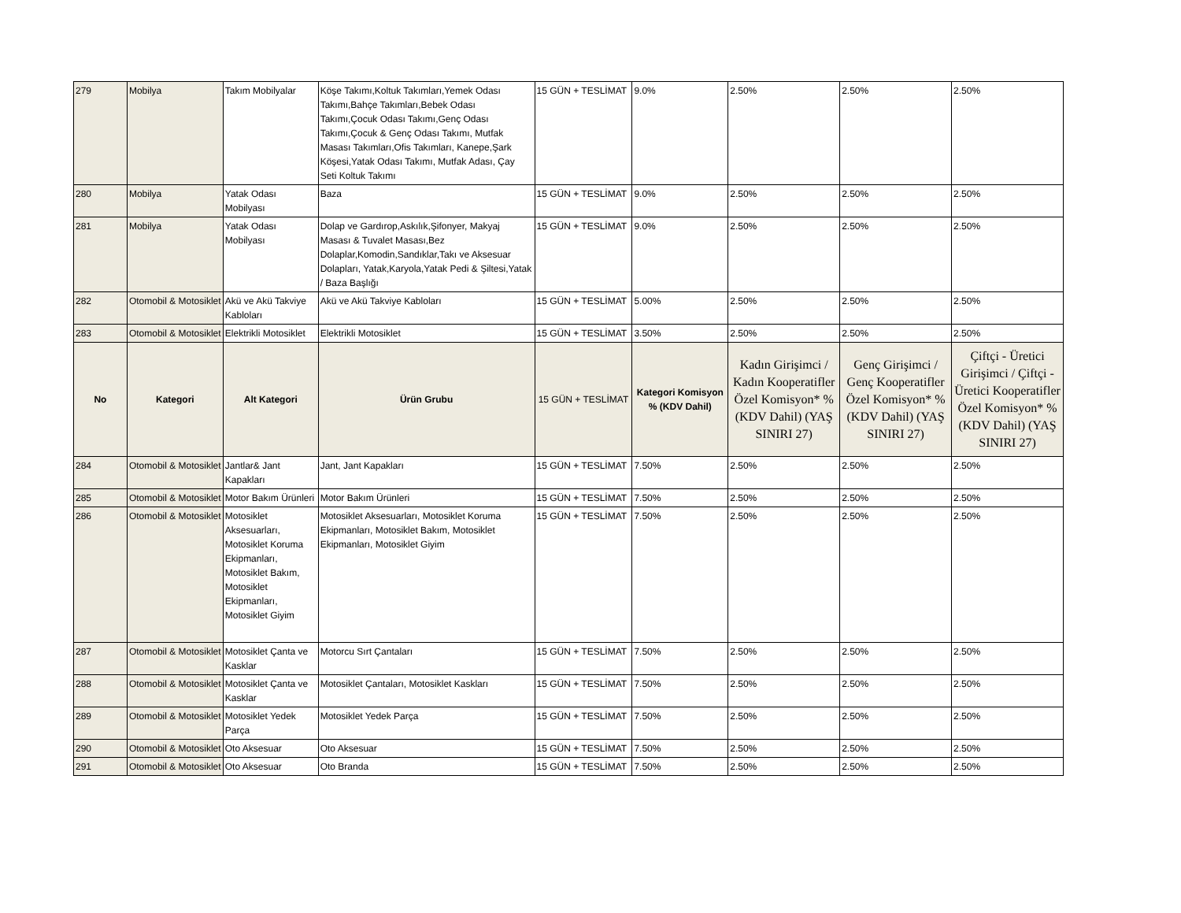| 279 | Mobilya | Takım Mobilyalar | Köşe Takımı,Koltuk Takımları,Yemek Odası Takımı,Bahçe Takımları,Bebek Odası Takımı,Çocuk Odası Takımı,Genç Odası Takımı,Çocuk & Genç Odası Takımı, Mutfak Masası Takımları,Ofis Takımları, Kanepe,Şark Köşesi,Yatak Odası Takımı, Mutfak Adası, Çay Seti Koltuk Takımı | 15 GÜN + TESLİMAT | 9.0% | 2.50% | 2.50% | 2.50% |
| 280 | Mobilya | Yatak Odası Mobilyası | Baza | 15 GÜN + TESLİMAT | 9.0% | 2.50% | 2.50% | 2.50% |
| 281 | Mobilya | Yatak Odası Mobilyası | Dolap ve Gardırop,Askılık,Şifonyer, Makyaj Masası & Tuvalet Masası,Bez Dolaplar,Komodin,Sandıklar,Takı ve Aksesuar Dolapları, Yatak,Karyola,Yatak Pedi & Şiltesi,Yatak / Baza Başlığı | 15 GÜN + TESLİMAT | 9.0% | 2.50% | 2.50% | 2.50% |
| 282 | Otomobil & Motosiklet | Akü ve Akü Takviye Kabloları | Akü ve Akü Takviye Kabloları | 15 GÜN + TESLİMAT | 5.00% | 2.50% | 2.50% | 2.50% |
| 283 | Otomobil & Motosiklet | Elektrikli Motosiklet | Elektrikli Motosiklet | 15 GÜN + TESLİMAT | 3.50% | 2.50% | 2.50% | 2.50% |
| No | Kategori | Alt Kategori | Ürün Grubu | 15 GÜN + TESLİMAT | Kategori Komisyon % (KDV Dahil) | Kadın Girişimci / Kadın Kooperatifler Özel Komisyon* % (KDV Dahil) (YAŞ SINIRI 27) | Genç Girişimci / Genç Kooperatifler Özel Komisyon* % (KDV Dahil) (YAŞ SINIRI 27) | Çiftçi - Üretici Girişimci / Çiftçi - Üretici Kooperatifler Özel Komisyon* % (KDV Dahil) (YAŞ SINIRI 27) |
| 284 | Otomobil & Motosiklet | Jantlar& Jant Kapakları | Jant, Jant Kapakları | 15 GÜN + TESLİMAT | 7.50% | 2.50% | 2.50% | 2.50% |
| 285 | Otomobil & Motosiklet | Motor Bakım Ürünleri | Motor Bakım Ürünleri | 15 GÜN + TESLİMAT | 7.50% | 2.50% | 2.50% | 2.50% |
| 286 | Otomobil & Motosiklet | Motosiklet Aksesuarları, Motosiklet Koruma Ekipmanları, Motosiklet Bakım, Motosiklet Ekipmanları, Motosiklet Giyim | Motosiklet Aksesuarları, Motosiklet Koruma Ekipmanları, Motosiklet Bakım, Motosiklet Ekipmanları, Motosiklet Giyim | 15 GÜN + TESLİMAT | 7.50% | 2.50% | 2.50% | 2.50% |
| 287 | Otomobil & Motosiklet | Motosiklet Çanta ve Kasklar | Motorcu Sırt Çantaları | 15 GÜN + TESLİMAT | 7.50% | 2.50% | 2.50% | 2.50% |
| 288 | Otomobil & Motosiklet | Motosiklet Çanta ve Kasklar | Motosiklet Çantaları, Motosiklet Kaskları | 15 GÜN + TESLİMAT | 7.50% | 2.50% | 2.50% | 2.50% |
| 289 | Otomobil & Motosiklet | Motosiklet Yedek Parça | Motosiklet Yedek Parça | 15 GÜN + TESLİMAT | 7.50% | 2.50% | 2.50% | 2.50% |
| 290 | Otomobil & Motosiklet | Oto Aksesuar | Oto Aksesuar | 15 GÜN + TESLİMAT | 7.50% | 2.50% | 2.50% | 2.50% |
| 291 | Otomobil & Motosiklet | Oto Aksesuar | Oto Branda | 15 GÜN + TESLİMAT | 7.50% | 2.50% | 2.50% | 2.50% |